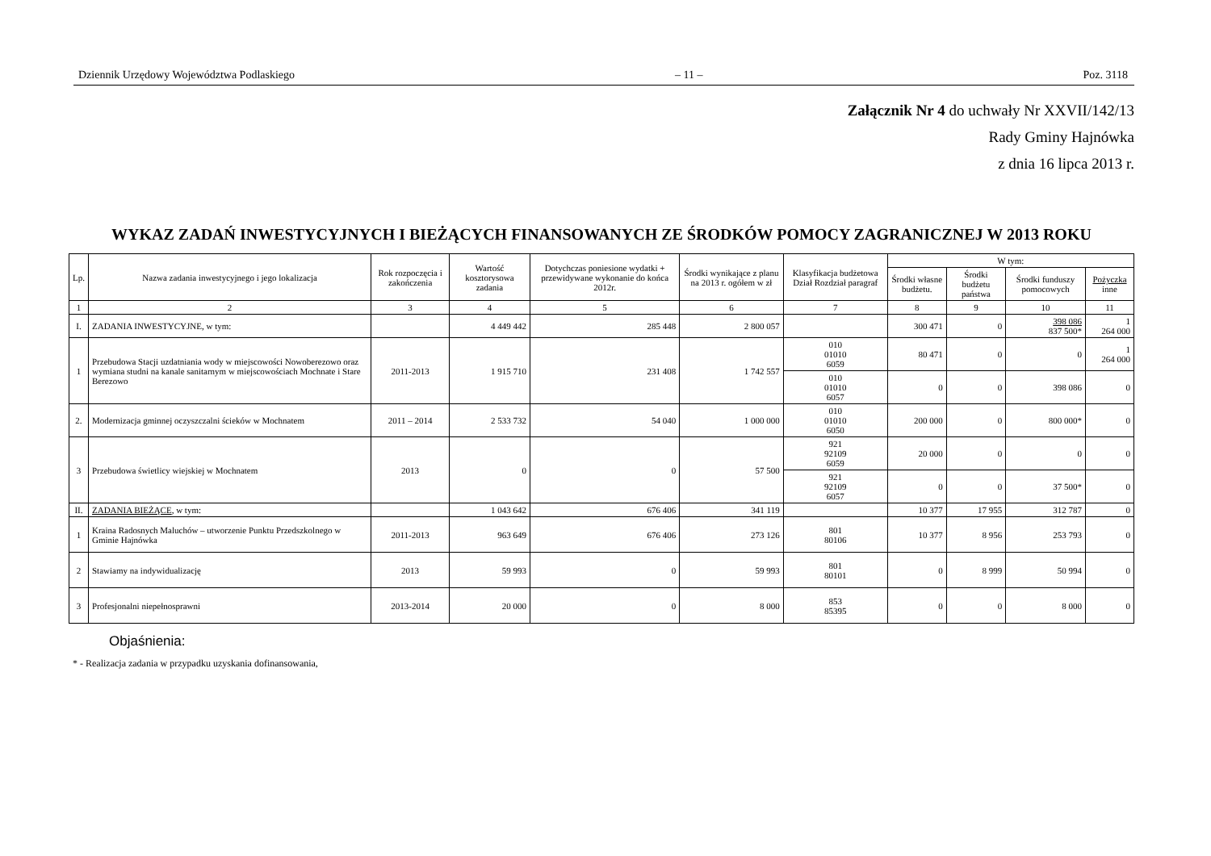Dziennik Urzędowy Województwa Podlaskiego – 11 – Poz. 3118
Załącznik Nr 4 do uchwały Nr XXVII/142/13
Rady Gminy Hajnówka
z dnia 16 lipca 2013 r.
WYKAZ ZADAŃ INWESTYCYJNYCH I BIEŻĄCYCH FINANSOWANYCH ZE ŚRODKÓW POMOCY ZAGRANICZNEJ W 2013 ROKU
| Lp. | Nazwa zadania inwestycyjnego i jego lokalizacja | Rok rozpoczęcia i zakończenia | Wartość kosztorysowa zadania | Dotychczas poniesione wydatki + przewidywane wykonanie do końca 2012r. | Środki wynikające z planu na 2013 r. ogółem w zł | Klasyfikacja budżetowa Dział Rozdział paragraf | W tym: | | | |
| --- | --- | --- | --- | --- | --- | --- | --- | --- | --- | --- |
| | | | | | | | Środki własne budżetu. | Środki budżetu państwa | Środki funduszy pomocowych | Pożyczka inne |
| 1 | 2 | 3 | 4 | 5 | 6 | 7 | 8 | 9 | 10 | 11 |
| I. | ZADANIA INWESTYCYJNE, w tym: | | 4 449 442 | 285 448 | 2 800 057 | | 300 471 | 0 | 398 086 837 500* | 1 264 000 |
| 1 | Przebudowa Stacji uzdatniania wody w miejscowości Nowoberezowo oraz wymiana studni na kanale sanitarnym w miejscowościach Mochnate i Stare Berezowo | 2011-2013 | 1 915 710 | 231 408 | 1 742 557 | 010 01010 6059 | 80 471 | 0 | 0 | 1 264 000 |
| | | | | | | 010 01010 6057 | 0 | 0 | 398 086 | 0 |
| 2. | Modernizacja gminnej oczyszczalni ścieków w Mochnatem | 2011 – 2014 | 2 533 732 | 54 040 | 1 000 000 | 010 01010 6050 | 200 000 | 0 | 800 000* | 0 |
| 3 | Przebudowa świetlicy wiejskiej w Mochnatem | 2013 | 0 | 0 | 57 500 | 921 92109 6059 | 20 000 | 0 | 0 | 0 |
| | | | | | | 921 92109 6057 | 0 | 0 | 37 500* | 0 |
| II. | ZADANIA BIEŻĄCE , w tym: | | 1 043 642 | 676 406 | 341 119 | | 10 377 | 17 955 | 312 787 | 0 |
| 1 | Kraina Radosnych Maluchów – utworzenie Punktu Przedszkolnego w Gminie Hajnówka | 2011-2013 | 963 649 | 676 406 | 273 126 | 801 80106 | 10 377 | 8 956 | 253 793 | 0 |
| 2 | Stawiamy na indywidualizację | 2013 | 59 993 | 0 | 59 993 | 801 80101 | 0 | 8 999 | 50 994 | 0 |
| 3 | Profesjonalni niepełnosprawni | 2013-2014 | 20 000 | 0 | 8 000 | 853 85395 | 0 | 0 | 8 000 | 0 |
Objaśnienia:
* - Realizacja zadania w przypadku uzyskania dofinansowania,